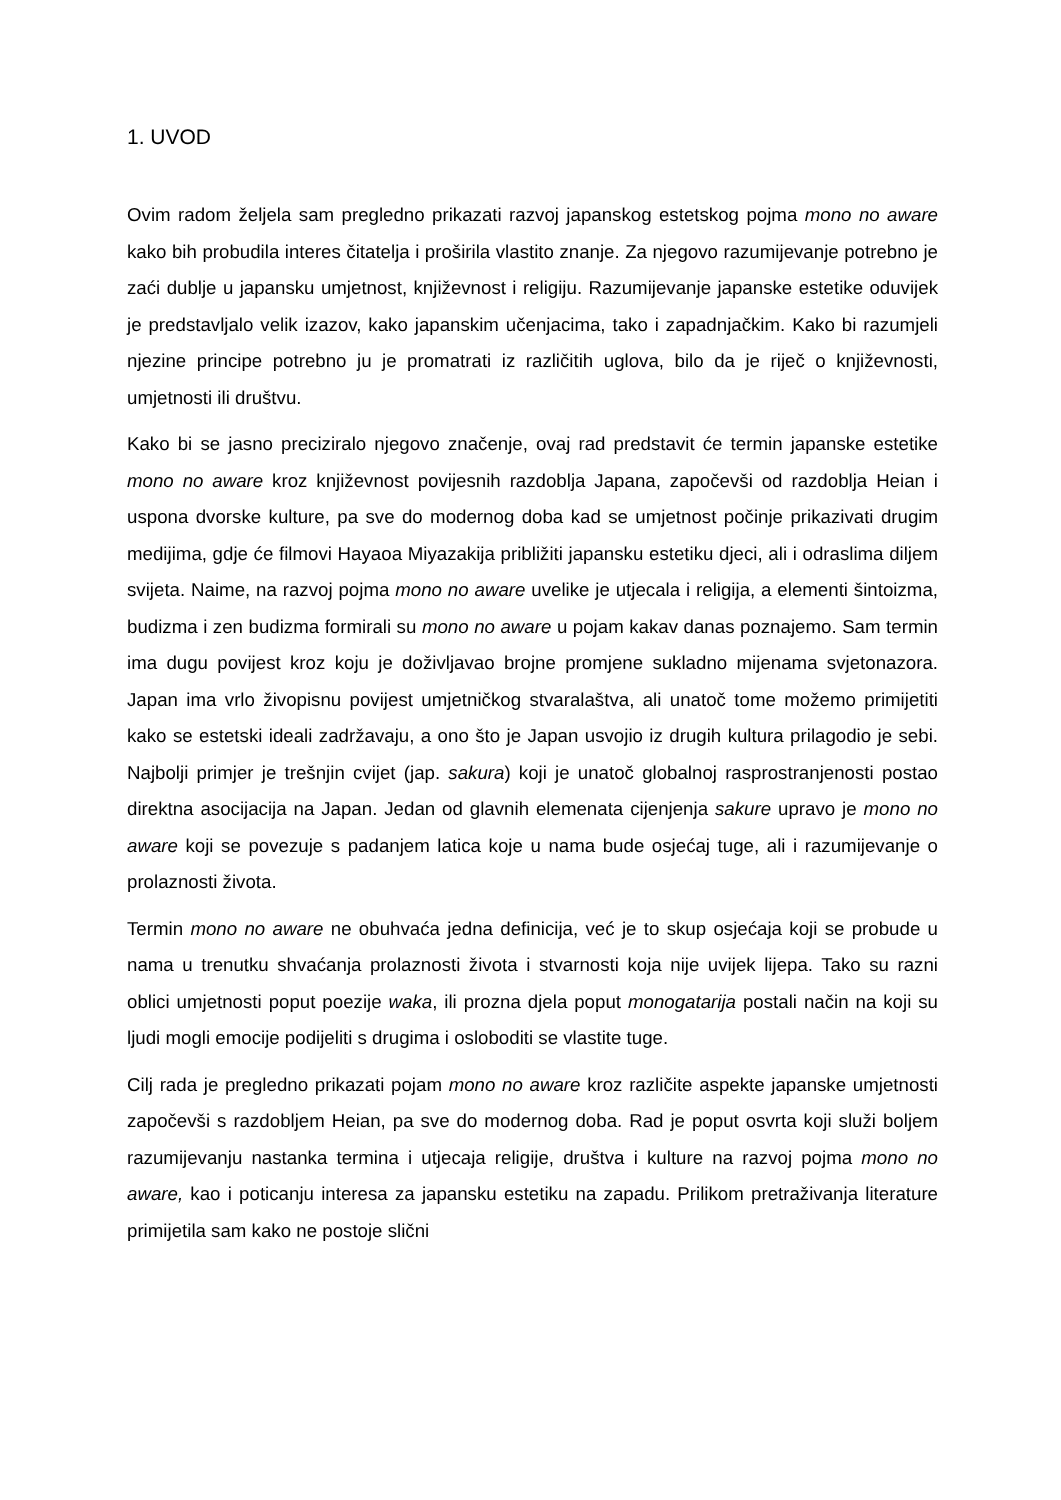1. UVOD
Ovim radom željela sam pregledno prikazati razvoj japanskog estetskog pojma mono no aware kako bih probudila interes čitatelja i proširila vlastito znanje. Za njegovo razumijevanje potrebno je zaći dublje u japansku umjetnost, književnost i religiju. Razumijevanje japanske estetike oduvijek je predstavljalo velik izazov, kako japanskim učenjacima, tako i zapadnjačkim. Kako bi razumjeli njezine principe potrebno ju je promatrati iz različitih uglova, bilo da je riječ o književnosti, umjetnosti ili društvu.
Kako bi se jasno preciziralo njegovo značenje, ovaj rad predstavit će termin japanske estetike mono no aware kroz književnost povijesnih razdoblja Japana, započevši od razdoblja Heian i uspona dvorske kulture, pa sve do modernog doba kad se umjetnost počinje prikazivati drugim medijima, gdje će filmovi Hayaoa Miyazakija približiti japansku estetiku djeci, ali i odraslima diljem svijeta. Naime, na razvoj pojma mono no aware uvelike je utjecala i religija, a elementi šintoizma, budizma i zen budizma formirali su mono no aware u pojam kakav danas poznajemo. Sam termin ima dugu povijest kroz koju je doživljavao brojne promjene sukladno mijenama svjetonazora. Japan ima vrlo živopisnu povijest umjetničkog stvaralaštva, ali unatoč tome možemo primijetiti kako se estetski ideali zadržavaju, a ono što je Japan usvojio iz drugih kultura prilagodio je sebi. Najbolji primjer je trešnjin cvijet (jap. sakura) koji je unatoč globalnoj rasprostranjenosti postao direktna asocijacija na Japan. Jedan od glavnih elemenata cijenjenja sakure upravo je mono no aware koji se povezuje s padanjem latica koje u nama bude osjećaj tuge, ali i razumijevanje o prolaznosti života.
Termin mono no aware ne obuhvaća jedna definicija, već je to skup osjećaja koji se probude u nama u trenutku shvaćanja prolaznosti života i stvarnosti koja nije uvijek lijepa. Tako su razni oblici umjetnosti poput poezije waka, ili prozna djela poput monogatarija postali način na koji su ljudi mogli emocije podijeliti s drugima i osloboditi se vlastite tuge.
Cilj rada je pregledno prikazati pojam mono no aware kroz različite aspekte japanske umjetnosti započevši s razdobljem Heian, pa sve do modernog doba. Rad je poput osvrta koji služi boljem razumijevanju nastanka termina i utjecaja religije, društva i kulture na razvoj pojma mono no aware, kao i poticanju interesa za japansku estetiku na zapadu. Prilikom pretraživanja literature primijetila sam kako ne postoje slični